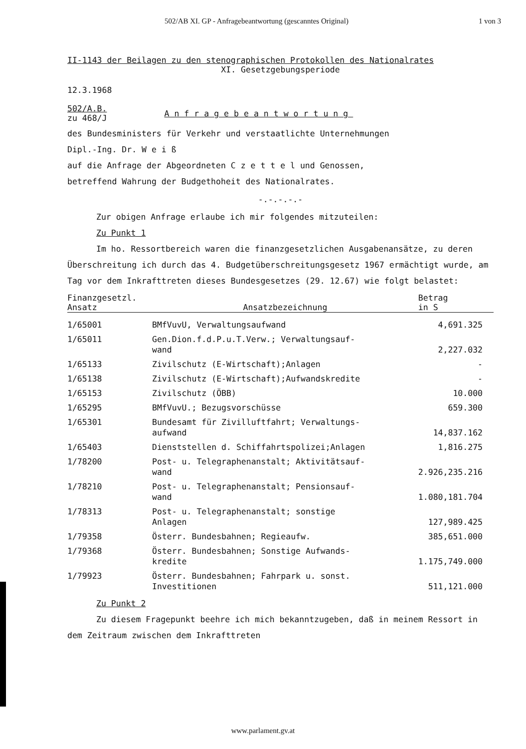502/AB XI. GP - Anfragebeantwortung (gescanntes Original) 1 von 3
II-1143 der Beilagen zu den stenographischen Protokollen des Nationalrates
XI. Gesetzgebungsperiode
12.3.1968
502/A.B.
zu 468/J
Anfragebeantwortung
des Bundesministers für Verkehr und verstaatlichte Unternehmungen
Dipl.-Ing. Dr. W e i ß
auf die Anfrage der Abgeordneten C z e t t e l und Genossen,
betreffend Wahrung der Budgethoheit des Nationalrates.
-.-.-.-.-
Zur obigen Anfrage erlaube ich mir folgendes mitzuteilen:
Zu Punkt 1
Im ho. Ressortbereich waren die finanzgesetzlichen Ausgabenansätze, zu deren Überschreitung ich durch das 4. Budgetüberschreitungsgesetz 1967 ermächtigt wurde, am Tag vor dem Inkrafttreten dieses Bundesgesetzes (29. 12.67) wie folgt belastet:
| Finanzgesetzl. Ansatz | Ansatzbezeichnung | Betrag in S |
| --- | --- | --- |
| 1/65001 | BMfVuvU, Verwaltungsaufwand | 4,691.325 |
| 1/65011 | Gen.Dion.f.d.P.u.T.Verw.; Verwaltungsauf- wand | 2,227.032 |
| 1/65133 | Zivilschutz (E-Wirtschaft);Anlagen | - |
| 1/65138 | Zivilschutz (E-Wirtschaft);Aufwandskredite | - |
| 1/65153 | Zivilschutz (ÖBB) | 10.000 |
| 1/65295 | BMfVuvU.; Bezugsvorschüsse | 659.300 |
| 1/65301 | Bundesamt für Zivilluftfahrt; Verwaltungs- aufwand | 14,837.162 |
| 1/65403 | Dienststellen d. Schiffahrtspolizei;Anlagen | 1,816.275 |
| 1/78200 | Post- u. Telegraphenanstalt; Aktivitätsauf- wand | 2.926,235.216 |
| 1/78210 | Post- u. Telegraphenanstalt; Pensionsauf- wand | 1.080,181.704 |
| 1/78313 | Post- u. Telegraphenanstalt; sonstige Anlagen | 127,989.425 |
| 1/79358 | Österr. Bundesbahnen; Regieaufw. | 385,651.000 |
| 1/79368 | Österr. Bundesbahnen; Sonstige Aufwands- kredite | 1.175,749.000 |
| 1/79923 | Österr. Bundesbahnen; Fahrpark u. sonst. Investitionen | 511,121.000 |
Zu Punkt 2
Zu diesem Fragepunkt beehre ich mich bekanntzugeben, daß in meinem Ressort in dem Zeitraum zwischen dem Inkrafttreten
www.parlament.gv.at